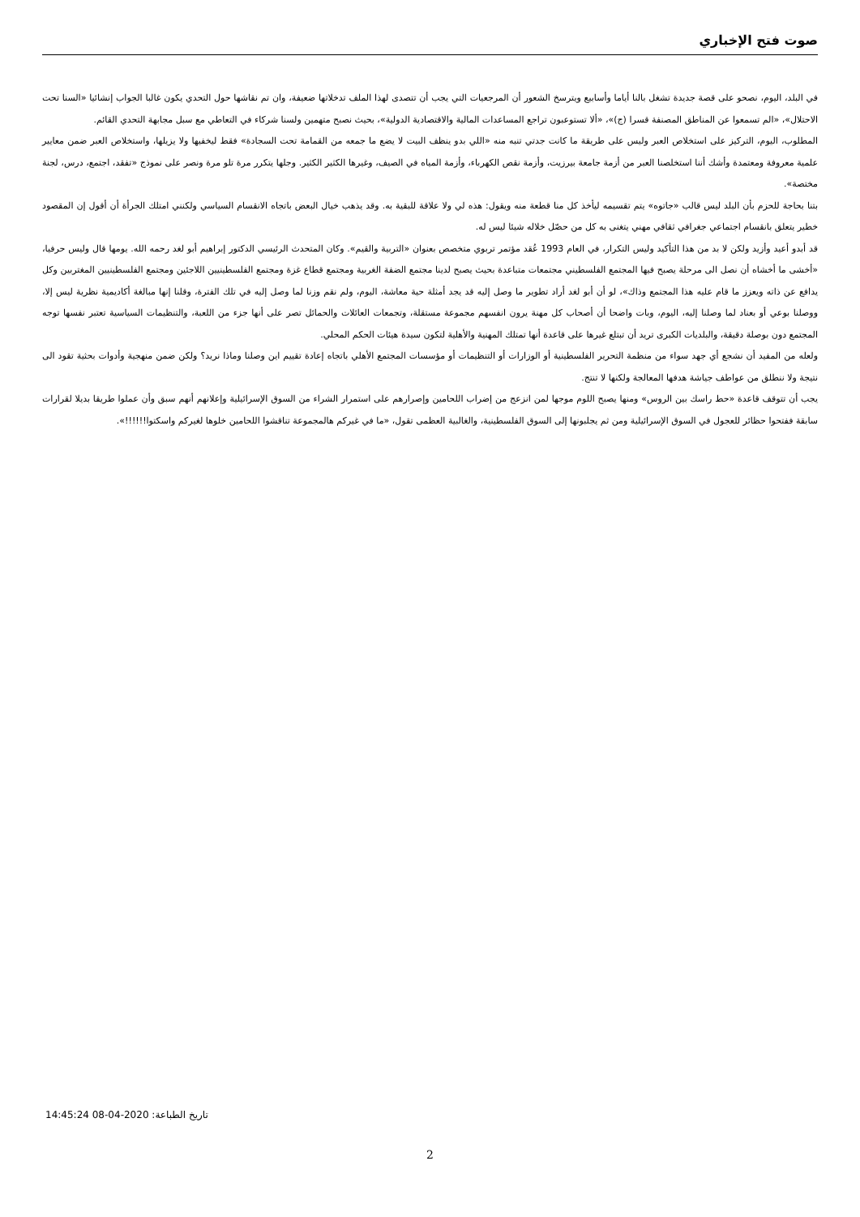صوت فتح الإخباري
في البلد، اليوم، نصحو على قصة جديدة تشغل بالنا أياما وأسابيع ويترسخ الشعور أن المرجعيات التي يجب أن تتصدى لهذا الملف تدخلاتها ضعيفة، وان تم نقاشها حول التحدي يكون غالبا الجواب إنشائيا «السنا تحت الاحتلال»، «الم تسمعوا عن المناطق المصنفة قسرا (ج)»، «ألا تستوعبون تراجع المساعدات المالية والاقتصادية الدولية»، بحيث نصبح متهمين ولسنا شركاء في التعاطي مع سبل مجابهة التحدي القائم.
المطلوب، اليوم، التركيز على استخلاص العبر وليس على طريقة ما كانت جدتي تنبه منه «اللي بدو ينظف البيت لا يضع ما جمعه من القمامة تحت السجادة» فقط ليخفيها ولا يزيلها، واستخلاص العبر ضمن معايير علمية معروفة ومعتمدة وأشك أننا استخلصنا العبر من أزمة جامعة بيرزيت، وأزمة نقص الكهرباء، وأزمة المياه في الصيف، وغيرها الكثير الكثير. وجلها يتكرر مرة تلو مرة ونصر على نموذج «تفقد، اجتمع، درس، لجنة مختصة».
بتنا بحاجة للحزم بأن البلد ليس قالب «جاتوه» يتم تقسيمه ليأخذ كل منا قطعة منه ويقول: هذه لي ولا علاقة للبقية به. وقد يذهب خيال البعض باتجاه الانقسام السياسي ولكنني امتلك الجرأة أن أقول إن المقصود خطير يتعلق بانقسام اجتماعي جغرافي ثقافي مهني يتغنى به كل من حصّل خلاله شيئا ليس له.
قد أبدو أعيد وأزيد ولكن لا بد من هذا التأكيد وليس التكرار، في العام 1993 عُقد مؤتمر تربوي متخصص بعنوان «التربية والقيم». وكان المتحدث الرئيسي الدكتور إبراهيم أبو لغد رحمه الله. يومها قال وليس حرفيا، «أخشى ما أخشاه أن نصل الى مرحلة يصبح فيها المجتمع الفلسطيني مجتمعات متباعدة بحيث يصبح لدينا مجتمع الضفة الغربية ومجتمع قطاع غزة ومجتمع الفلسطينيين اللاجئين ومجتمع الفلسطينيين المغتربين وكل يدافع عن ذاته ويعزز ما قام عليه هذا المجتمع وذاك»، لو أن أبو لغد أراد تطوير ما وصل إليه قد يجد أمثلة حية معاشة، اليوم، ولم نقم وزنا لما وصل إليه في تلك الفترة، وقلنا إنها مبالغة أكاديمية نظرية ليس إلا، ووصلنا بوعي أو بعناد لما وصلنا إليه، اليوم، وبات واضحا أن أصحاب كل مهنة يرون انفسهم مجموعة مستقلة، وتجمعات العائلات والحمائل تصر على أنها جزء من اللعبة، والتنظيمات السياسية تعتبر نفسها توجه المجتمع دون بوصلة دقيقة، والبلديات الكبرى تريد أن تبتلع غيرها على قاعدة أنها تمتلك المهنية والأهلية لتكون سيدة هيئات الحكم المحلي.
ولعله من المفيد أن نشجع أي جهد سواء من منظمة التحرير الفلسطينية أو الوزارات أو التنظيمات أو مؤسسات المجتمع الأهلي باتجاه إعادة تقييم اين وصلنا وماذا نريد؟ ولكن ضمن منهجية وأدوات بحثية تقود الى نتيجة ولا ننطلق من عواطف جياشة هدفها المعالجة ولكنها لا تنتج.
يجب أن تتوقف قاعدة «حط راسك بين الروس» ومنها يصبح اللوم موجها لمن انزعج من إضراب اللحامين وإصرارهم على استمرار الشراء من السوق الإسرائيلية وإعلانهم أنهم سبق وأن عملوا طريقا بديلا لقرارات سابقة ففتحوا حظائر للعجول في السوق الإسرائيلية ومن ثم يجلبونها إلى السوق الفلسطينية، والغالبية العظمى تقول، «ما في غيركم هالمجموعة تناقشوا اللحامين خلوها لغيركم واسكتوا!!!!!!».
تاريخ الطباعة: 2020-04-08 14:45:24
2